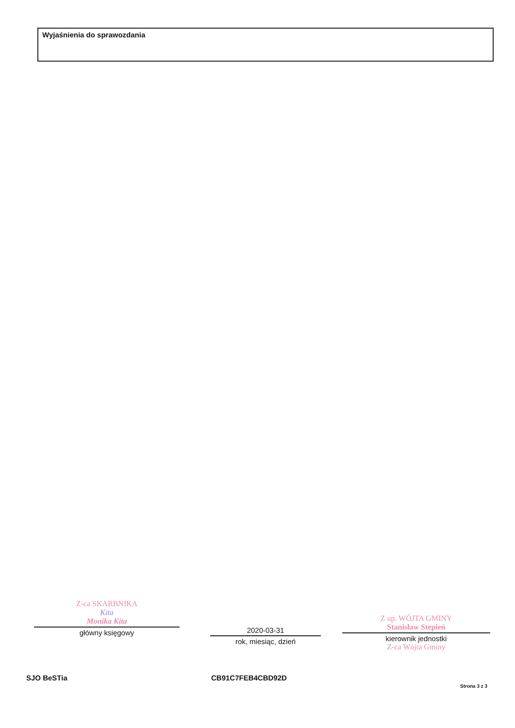Wyjaśnienia do sprawozdania
Z-ca SKARBNIKA
Kita
Monika Kita
główny księgowy
2020-03-31
rok, miesiąc, dzień
Z up. WÓJTA GMINY
Stanisław Stepień
kierownik jednostki
Z-ca Wójta Gminy
SJO BeSTia CB91C7FEB4CBD92D
Strona 3 z 3